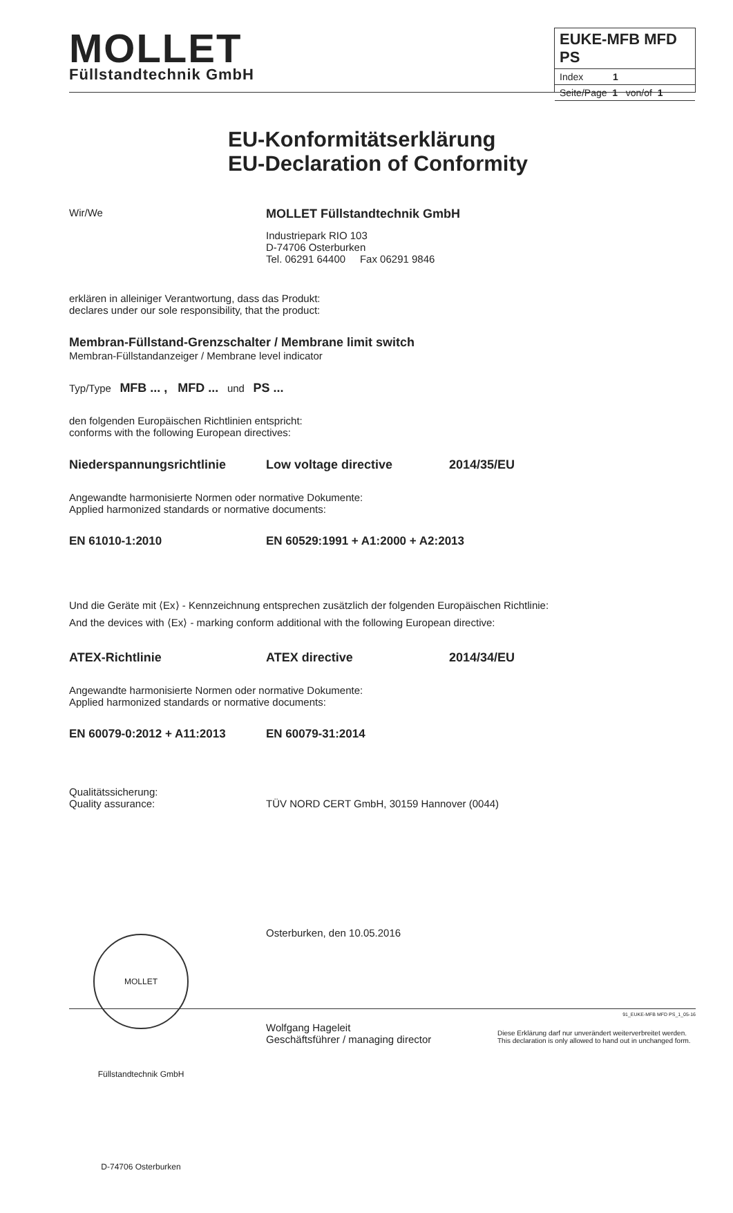MOLLET
Füllstandtechnik GmbH
EUKE-MFB MFD PS
Index 1
Seite/Page 1 von/of 1
EU-Konformitätserklärung
EU-Declaration of Conformity
Wir/We
MOLLET Füllstandtechnik GmbH
Industriepark RIO 103
D-74706 Osterburken
Tel. 06291 64400 Fax 06291 9846
erklären in alleiniger Verantwortung, dass das Produkt:
declares under our sole responsibility, that the product:
Membran-Füllstand-Grenzschalter / Membrane limit switch
Membran-Füllstandanzeiger / Membrane level indicator
Typ/Type MFB ... , MFD ... und PS ...
den folgenden Europäischen Richtlinien entspricht:
conforms with the following European directives:
Niederspannungsrichtlinie Low voltage directive 2014/35/EU
Angewandte harmonisierte Normen oder normative Dokumente:
Applied harmonized standards or normative documents:
EN 61010-1:2010 EN 60529:1991 + A1:2000 + A2:2013
Und die Geräte mit ⟨Ex⟩ - Kennzeichnung entsprechen zusätzlich der folgenden Europäischen Richtlinie:
And the devices with ⟨Ex⟩ - marking conform additional with the following European directive:
ATEX-Richtlinie ATEX directive 2014/34/EU
Angewandte harmonisierte Normen oder normative Dokumente:
Applied harmonized standards or normative documents:
EN 60079-0:2012 + A11:2013 EN 60079-31:2014
Qualitätssicherung:
Quality assurance:
TÜV NORD CERT GmbH, 30159 Hannover (0044)
MOLLET Füllstandtechnik GmbH D-74706 Osterburken
Osterburken, den 10.05.2016
Wolfgang Hageleit
Geschäftsführer / managing director
Diese Erklärung darf nur unverändert weiterverbreitet werden.
This declaration is only allowed to hand out in unchanged form.
91_EUKE-MFB MFD PS_1_05-16